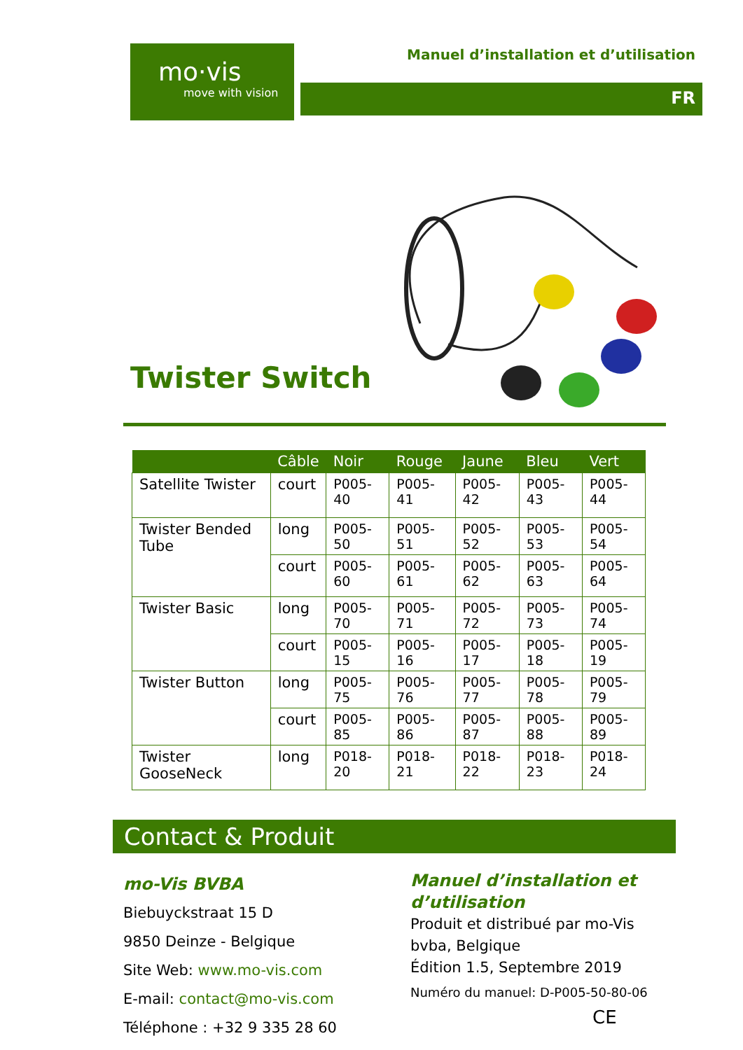mo·vis
move with vision
Manuel d’installation et d’utilisation
FR
Twister Switch
| | Câble | Noir | Rouge | Jaune | Bleu | Vert |
| --- | --- | --- | --- | --- | --- | --- |
| Satellite Twister | court | P005-40 | P005-41 | P005-42 | P005-43 | P005-44 |
| Twister Bended Tube | long | P005-50 | P005-51 | P005-52 | P005-53 | P005-54 |
| | court | P005-60 | P005-61 | P005-62 | P005-63 | P005-64 |
| Twister Basic | long | P005-70 | P005-71 | P005-72 | P005-73 | P005-74 |
| | court | P005-15 | P005-16 | P005-17 | P005-18 | P005-19 |
| Twister Button | long | P005-75 | P005-76 | P005-77 | P005-78 | P005-79 |
| | court | P005-85 | P005-86 | P005-87 | P005-88 | P005-89 |
| Twister GooseNeck | long | P018-20 | P018-21 | P018-22 | P018-23 | P018-24 |
Contact & Produit
mo-Vis BVBA
Biebuyckstraat 15 D
9850 Deinze - Belgique
Site Web: www.mo-vis.com
E-mail: contact@mo-vis.com
Téléphone : +32 9 335 28 60
Manuel d’installation et d’utilisation
Produit et distribué par mo-Vis bvba, Belgique
Édition 1.5, Septembre 2019
Numéro du manuel: D-P005-50-80-06
CE